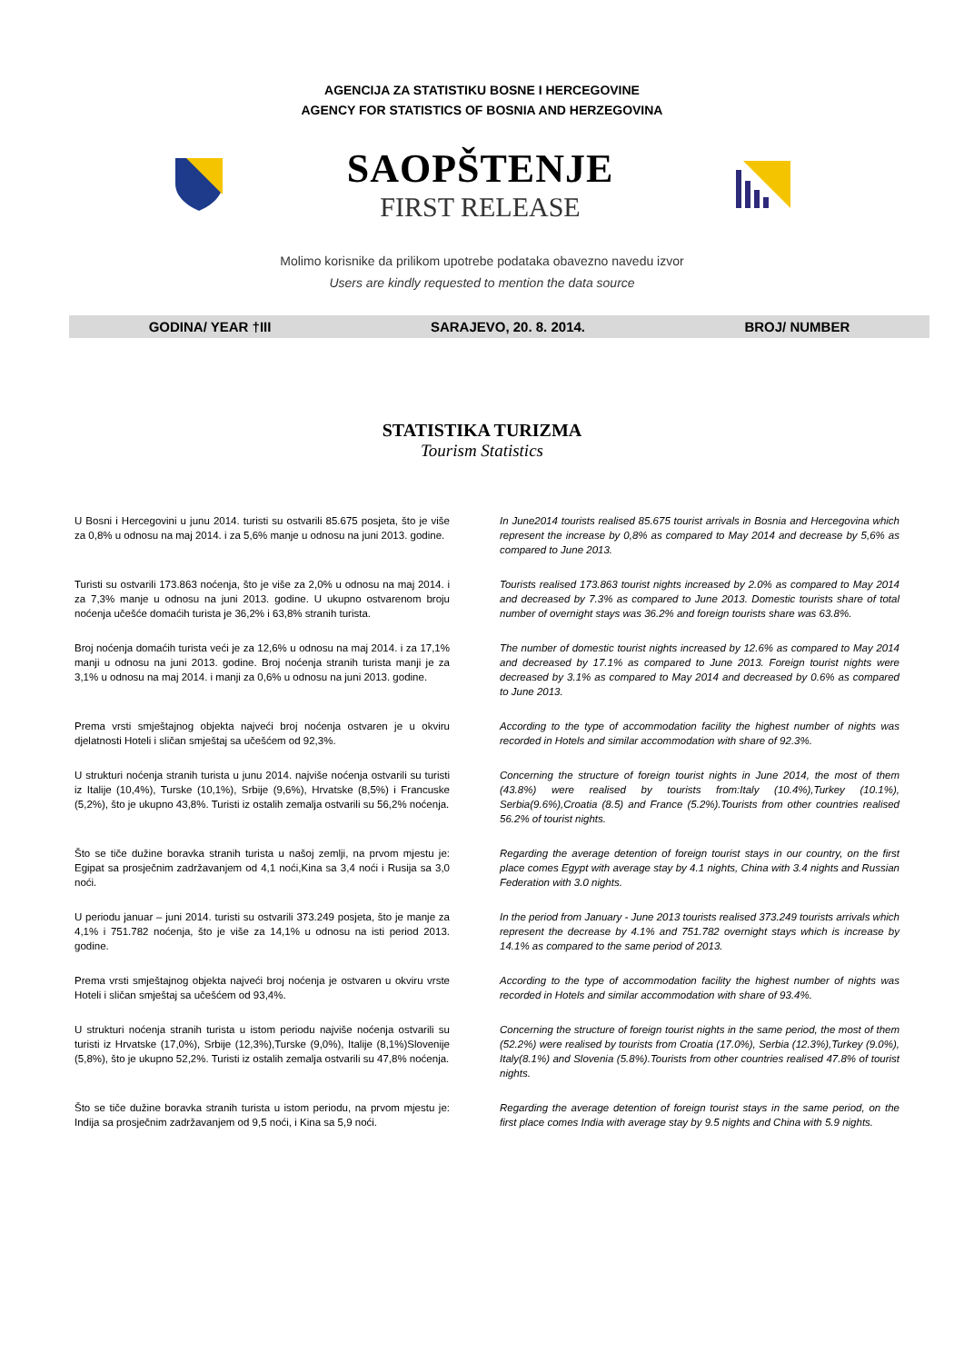AGENCIJA ZA STATISTIKU BOSNE I HERCEGOVINE
AGENCY FOR STATISTICS OF BOSNIA AND HERZEGOVINA
SAOPŠTENJE
FIRST RELEASE
Molimo korisnike da prilikom upotrebe podataka obavezno navedu izvor
Users are kindly requested to mention the data source
GODINA/ YEAR †III SARAJEVO, 20. 8. 2014. BROJ/ NUMBER
STATISTIKA TURIZMA
Tourism Statistics
U Bosni i Hercegovini u junu 2014. turisti su ostvarili 85.675 posjeta, što je više za 0,8% u odnosu na maj 2014. i za 5,6% manje u odnosu na juni 2013. godine.
In June2014 tourists realised 85.675 tourist arrivals in Bosnia and Hercegovina which represent the increase by 0,8% as compared to May 2014 and decrease by 5,6% as compared to June 2013.
Turisti su ostvarili 173.863 noćenja, što je više za 2,0% u odnosu na maj 2014. i za 7,3% manje u odnosu na juni 2013. godine. U ukupno ostvarenom broju noćenja učešće domaćih turista je 36,2% i 63,8% stranih turista.
Tourists realised 173.863 tourist nights increased by 2.0% as compared to May 2014 and decreased by 7.3% as compared to June 2013. Domestic tourists share of total number of overnight stays was 36.2% and foreign tourists share was 63.8%.
Broj noćenja domaćih turista veći je za 12,6% u odnosu na maj 2014. i za 17,1% manji u odnosu na juni 2013. godine. Broj noćenja stranih turista manji je za 3,1% u odnosu na maj 2014. i manji za 0,6% u odnosu na juni 2013. godine.
The number of domestic tourist nights increased by 12.6% as compared to May 2014 and decreased by 17.1% as compared to June 2013. Foreign tourist nights were decreased by 3.1% as compared to May 2014 and decreased by 0.6% as compared to June 2013.
Prema vrsti smještajnog objekta najveći broj noćenja ostvaren je u okviru djelatnosti Hoteli i sličan smještaj sa učešćem od 92,3%.
According to the type of accommodation facility the highest number of nights was recorded in Hotels and similar accommodation with share of 92.3%.
U strukturi noćenja stranih turista u junu 2014. najviše noćenja ostvarili su turisti iz Italije (10,4%), Turske (10,1%), Srbije (9,6%), Hrvatske (8,5%) i Francuske (5,2%), što je ukupno 43,8%. Turisti iz ostalih zemalja ostvarili su 56,2% noćenja.
Concerning the structure of foreign tourist nights in June 2014, the most of them (43.8%) were realised by tourists from:Italy (10.4%),Turkey (10.1%), Serbia(9.6%),Croatia (8.5) and France (5.2%).Tourists from other countries realised 56.2% of tourist nights.
Što se tiče dužine boravka stranih turista u našoj zemlji, na prvom mjestu je: Egipat sa prosječnim zadržavanjem od 4,1 noći,Kina sa 3,4 noći i Rusija sa 3,0 noći.
Regarding the average detention of foreign tourist stays in our country, on the first place comes Egypt with average stay by 4.1 nights, China with 3.4 nights and Russian Federation with 3.0 nights.
U periodu januar – juni 2014. turisti su ostvarili 373.249 posjeta, što je manje za 4,1% i 751.782 noćenja, što je više za 14,1% u odnosu na isti period 2013. godine.
In the period from January - June 2013 tourists realised 373.249 tourists arrivals which represent the decrease by 4.1% and 751.782 overnight stays which is increase by 14.1% as compared to the same period of 2013.
Prema vrsti smještajnog objekta najveći broj noćenja je ostvaren u okviru vrste Hoteli i sličan smještaj sa učešćem od 93,4%.
According to the type of accommodation facility the highest number of nights was recorded in Hotels and similar accommodation with share of 93.4%.
U strukturi noćenja stranih turista u istom periodu najviše noćenja ostvarili su turisti iz Hrvatske (17,0%), Srbije (12,3%),Turske (9,0%), Italije (8,1%)Slovenije (5,8%), što je ukupno 52,2%. Turisti iz ostalih zemalja ostvarili su 47,8% noćenja.
Concerning the structure of foreign tourist nights in the same period, the most of them (52.2%) were realised by tourists from Croatia (17.0%), Serbia (12.3%),Turkey (9.0%), Italy(8.1%) and Slovenia (5.8%).Tourists from other countries realised 47.8% of tourist nights.
Što se tiče dužine boravka stranih turista u istom periodu, na prvom mjestu je: Indija sa prosječnim zadržavanjem od 9,5 noći, i Kina sa 5,9 noći.
Regarding the average detention of foreign tourist stays in the same period, on the first place comes India with average stay by 9.5 nights and China with 5.9 nights.